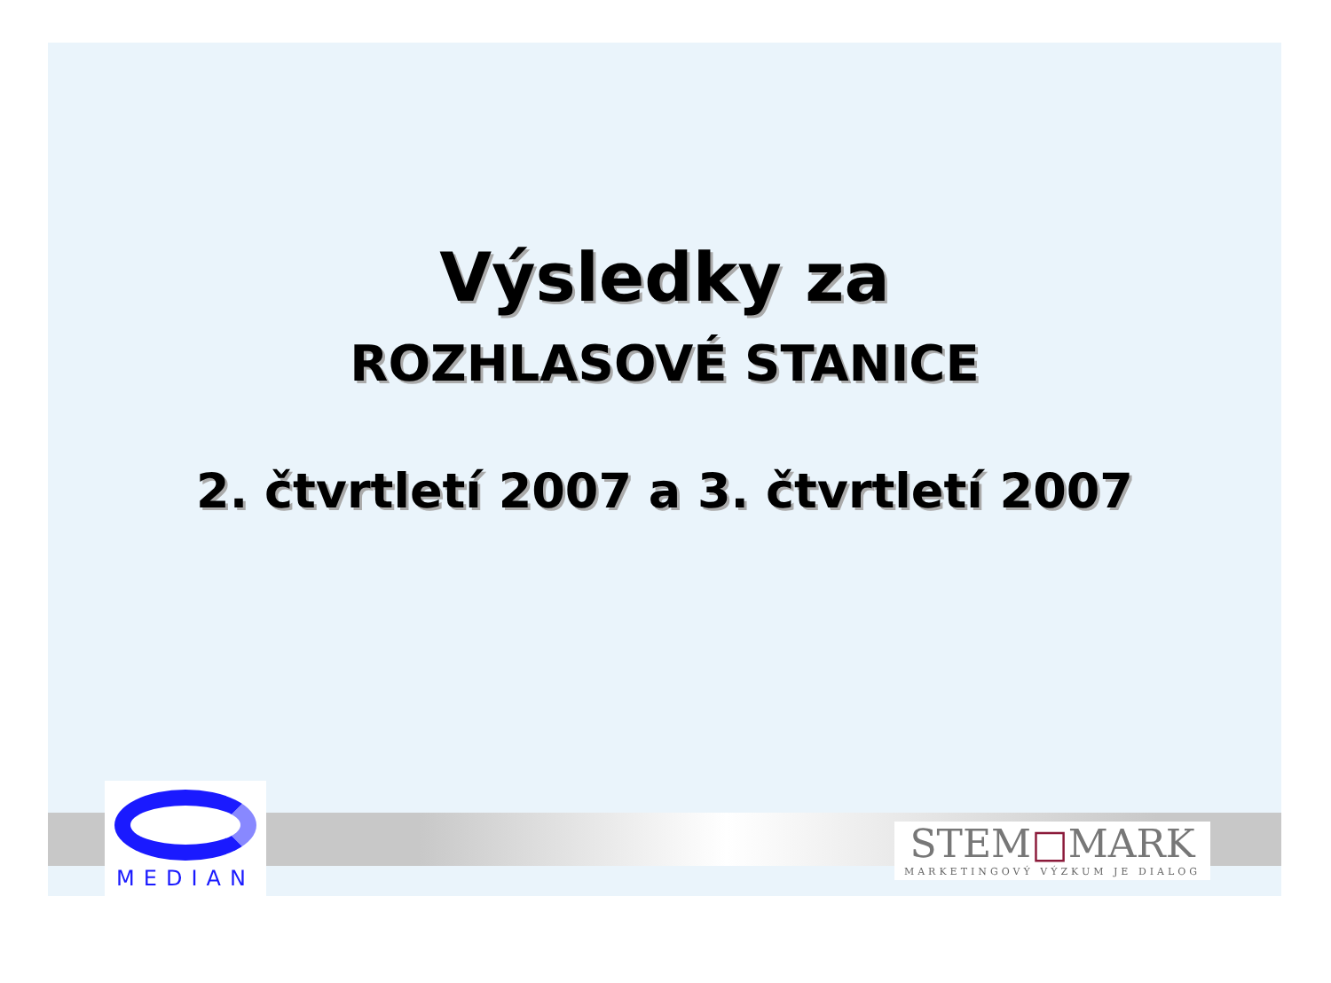Výsledky za
ROZHLASOVÉ STANICE
2. čtvrtletí 2007 a 3. čtvrtletí 2007
MEDIAN
STEM□MARK
MARKETINGOVÝ VÝZKUM JE DIALOG